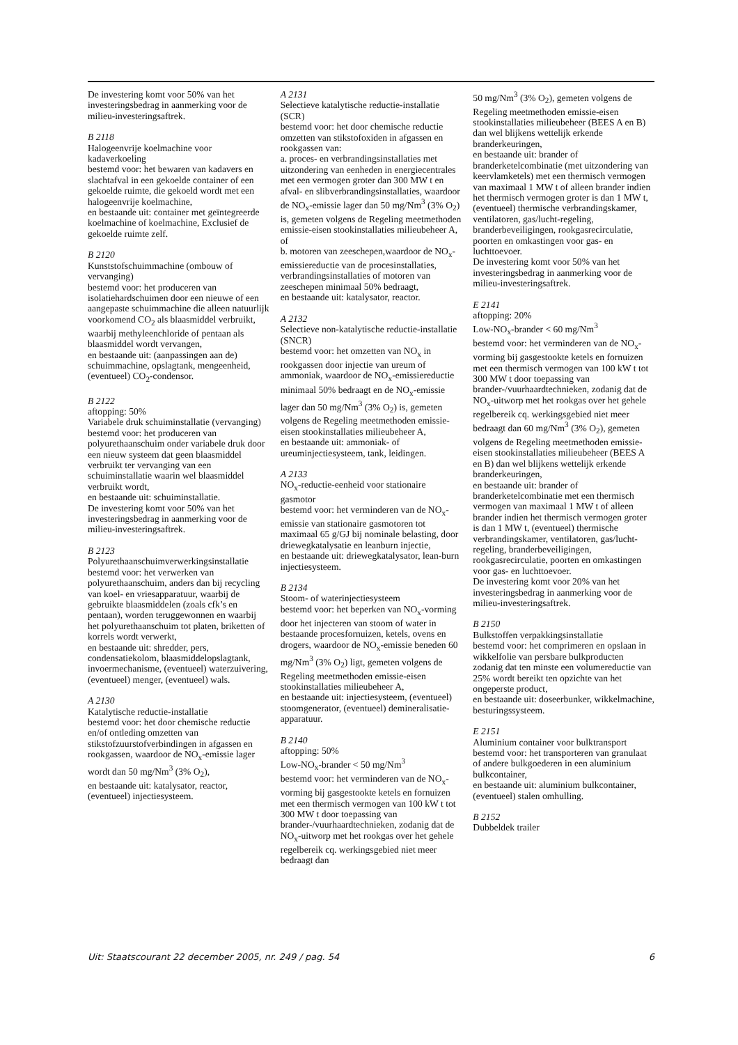De investering komt voor 50% van het investeringsbedrag in aanmerking voor de milieu-investeringsaftrek.
B 2118
Halogeenvrije koelmachine voor kadaverkoeling
bestemd voor: het bewaren van kadavers en slachtafval in een gekoelde container of een gekoelde ruimte, die gekoeld wordt met een halogeenvrije koelmachine,
en bestaande uit: container met geïntegreerde koelmachine of koelmachine, Exclusief de gekoelde ruimte zelf.
B 2120
Kunststofschuimmachine (ombouw of vervanging)
bestemd voor: het produceren van isolatiehardschuimen door een nieuwe of een aangepaste schuimmachine die alleen natuurlijk voorkomend CO<sub>2</sub> als blaasmiddel verbruikt, waarbij methyleenchloride of pentaan als blaasmiddel wordt vervangen,
en bestaande uit: (aanpassingen aan de) schuimmachine, opslagtank, mengeenheid, (eventueel) CO<sub>2</sub>-condensor.
B 2122
aftopping: 50%
Variabele druk schuiminstallatie (vervanging)
bestemd voor: het produceren van polyurethaanschuim onder variabele druk door een nieuw systeem dat geen blaasmiddel verbruikt ter vervanging van een schuiminstallatie waarin wel blaasmiddel verbruikt wordt,
en bestaande uit: schuiminstallatie.
De investering komt voor 50% van het investeringsbedrag in aanmerking voor de milieu-investeringsaftrek.
B 2123
Polyurethaanschuimverwerkingsinstallatie
bestemd voor: het verwerken van polyurethaanschuim, anders dan bij recycling van koel- en vriesapparatuur, waarbij de gebruikte blaasmiddelen (zoals cfk’s en pentaan), worden teruggewonnen en waarbij het polyurethaanschuim tot platen, briketten of korrels wordt verwerkt,
en bestaande uit: shredder, pers, condensatiekolom, blaasmiddelopslagtank, invoermechanisme, (eventueel) waterzuivering, (eventueel) menger, (eventueel) wals.
A 2130
Katalytische reductie-installatie
bestemd voor: het door chemische reductie en/of ontleding omzetten van stikstofzuurstofverbindingen in afgassen en rookgassen, waardoor de NO<sub>x</sub>-emissie lager wordt dan 50 mg/Nm<sup>3</sup> (3% O<sub>2</sub>),
en bestaande uit: katalysator, reactor, (eventueel) injectiesysteem.
A 2131
Selectieve katalytische reductie-installatie (SCR)
bestemd voor: het door chemische reductie omzetten van stikstofoxiden in afgassen en rookgassen van:
a. proces- en verbrandingsinstallaties met uitzondering van eenheden in energiecentrales met een vermogen groter dan 300 MW t en afval- en slibverbrandingsinstallaties, waardoor de NO<sub>x</sub>-emissie lager dan 50 mg/Nm<sup>3</sup> (3% O<sub>2</sub>) is, gemeten volgens de Regeling meetmethoden emissie-eisen stookinstallaties milieubeheer A, of
b. motoren van zeeschepen,waardoor de NO<sub>x</sub>-emissiereductie van de procesinstallaties, verbrandingsinstallaties of motoren van zeeschepen minimaal 50% bedraagt,
en bestaande uit: katalysator, reactor.
A 2132
Selectieve non-katalytische reductie-installatie (SNCR)
bestemd voor: het omzetten van NO<sub>x</sub> in rookgassen door injectie van ureum of ammoniak, waardoor de NO<sub>x</sub>-emissiereductie minimaal 50% bedraagt en de NO<sub>x</sub>-emissie lager dan 50 mg/Nm<sup>3</sup> (3% O<sub>2</sub>) is, gemeten volgens de Regeling meetmethoden emissie-eisen stookinstallaties milieubeheer A,
en bestaande uit: ammoniak- of ureuminjectiesysteem, tank, leidingen.
A 2133
NO<sub>x</sub>-reductie-eenheid voor stationaire gasmotor
bestemd voor: het verminderen van de NO<sub>x</sub>-emissie van stationaire gasmotoren tot maximaal 65 g/GJ bij nominale belasting, door driewegkatalysatie en leanburn injectie,
en bestaande uit: driewegkatalysator, lean-burn injectiesysteem.
B 2134
Stoom- of waterinjectiesysteem
bestemd voor: het beperken van NO<sub>x</sub>-vorming door het injecteren van stoom of water in bestaande procesfornuizen, ketels, ovens en drogers, waardoor de NO<sub>x</sub>-emissie beneden 60 mg/Nm<sup>3</sup> (3% O<sub>2</sub>) ligt, gemeten volgens de Regeling meetmethoden emissie-eisen stookinstallaties milieubeheer A,
en bestaande uit: injectiesysteem, (eventueel) stoomgenerator, (eventueel) demineralisatie-apparatuur.
B 2140
aftopping: 50%
Low-NO<sub>x</sub>-brander < 50 mg/Nm<sup>3</sup>
bestemd voor: het verminderen van de NO<sub>x</sub>-vorming bij gasgestookte ketels en fornuizen met een thermisch vermogen van 100 kW t tot 300 MW t door toepassing van brander-/vuurhaardtechnieken, zodanig dat de NO<sub>x</sub>-uitworp met het rookgas over het gehele regelbereik cq. werkingsgebied niet meer bedraagt dan
50 mg/Nm<sup>3</sup> (3% O<sub>2</sub>), gemeten volgens de Regeling meetmethoden emissie-eisen stookinstallaties milieubeheer (BEES A en B) dan wel blijkens wettelijk erkende branderkeuringen,
en bestaande uit: brander of branderketelcombinatie (met uitzondering van keervlamketels) met een thermisch vermogen van maximaal 1 MW t of alleen brander indien het thermisch vermogen groter is dan 1 MW t, (eventueel) thermische verbrandingskamer, ventilatoren, gas/lucht-regeling, branderbeveiligingen, rookgasrecirculatie, poorten en omkastingen voor gas- en luchttoevoer.
De investering komt voor 50% van het investeringsbedrag in aanmerking voor de milieu-investeringsaftrek.
E 2141
aftopping: 20%
Low-NO<sub>x</sub>-brander < 60 mg/Nm<sup>3</sup>
bestemd voor: het verminderen van de NO<sub>x</sub>-vorming bij gasgestookte ketels en fornuizen met een thermisch vermogen van 100 kW t tot 300 MW t door toepassing van brander-/vuurhaardtechnieken, zodanig dat de NO<sub>x</sub>-uitworp met het rookgas over het gehele regelbereik cq. werkingsgebied niet meer bedraagt dan 60 mg/Nm<sup>3</sup> (3% O<sub>2</sub>), gemeten volgens de Regeling meetmethoden emissie-eisen stookinstallaties milieubeheer (BEES A en B) dan wel blijkens wettelijk erkende branderkeuringen,
en bestaande uit: brander of branderketelcombinatie met een thermisch vermogen van maximaal 1 MW t of alleen brander indien het thermisch vermogen groter is dan 1 MW t, (eventueel) thermische verbrandingskamer, ventilatoren, gas/lucht-regeling, branderbeveiligingen, rookgasrecirculatie, poorten en omkastingen voor gas- en luchttoevoer.
De investering komt voor 20% van het investeringsbedrag in aanmerking voor de milieu-investeringsaftrek.
B 2150
Bulkstoffen verpakkingsinstallatie
bestemd voor: het comprimeren en opslaan in wikkelfolie van persbare bulkproducten zodanig dat ten minste een volumereductie van 25% wordt bereikt ten opzichte van het ongeperste product,
en bestaande uit: doseerbunker, wikkelmachine, besturingssysteem.
E 2151
Aluminium container voor bulktransport
bestemd voor: het transporteren van granulaat of andere bulkgoederen in een aluminium bulkcontainer,
en bestaande uit: aluminium bulkcontainer, (eventueel) stalen omhulling.
B 2152
Dubbeldek trailer
Uit: Staatscourant 22 december 2005, nr. 249 / pag. 54 6